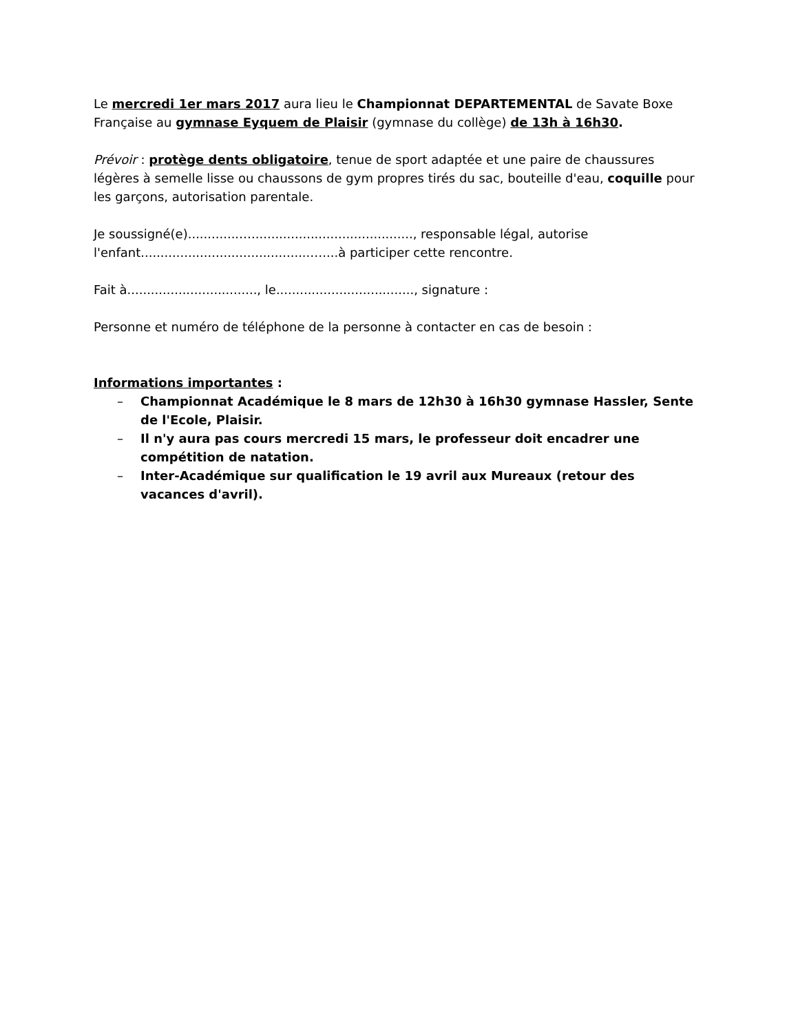Le mercredi 1er mars 2017 aura lieu le Championnat DEPARTEMENTAL de Savate Boxe Française au gymnase Eyquem de Plaisir (gymnase du collège) de 13h à 16h30.
Prévoir : protège dents obligatoire, tenue de sport adaptée et une paire de chaussures légères à semelle lisse ou chaussons de gym propres tirés du sac, bouteille d'eau, coquille pour les garçons, autorisation parentale.
Je soussigné(e).............…........................................., responsable légal, autorise l'enfant...........................................…....à participer cette rencontre.
Fait à................................., le..................................., signature :
Personne et numéro de téléphone de la personne à contacter en cas de besoin :
Informations importantes :
– Championnat Académique le 8 mars de 12h30 à 16h30 gymnase Hassler, Sente de l'Ecole, Plaisir.
– Il n'y aura pas cours mercredi 15 mars, le professeur doit encadrer une compétition de natation.
– Inter-Académique sur qualification le 19 avril aux Mureaux (retour des vacances d'avril).